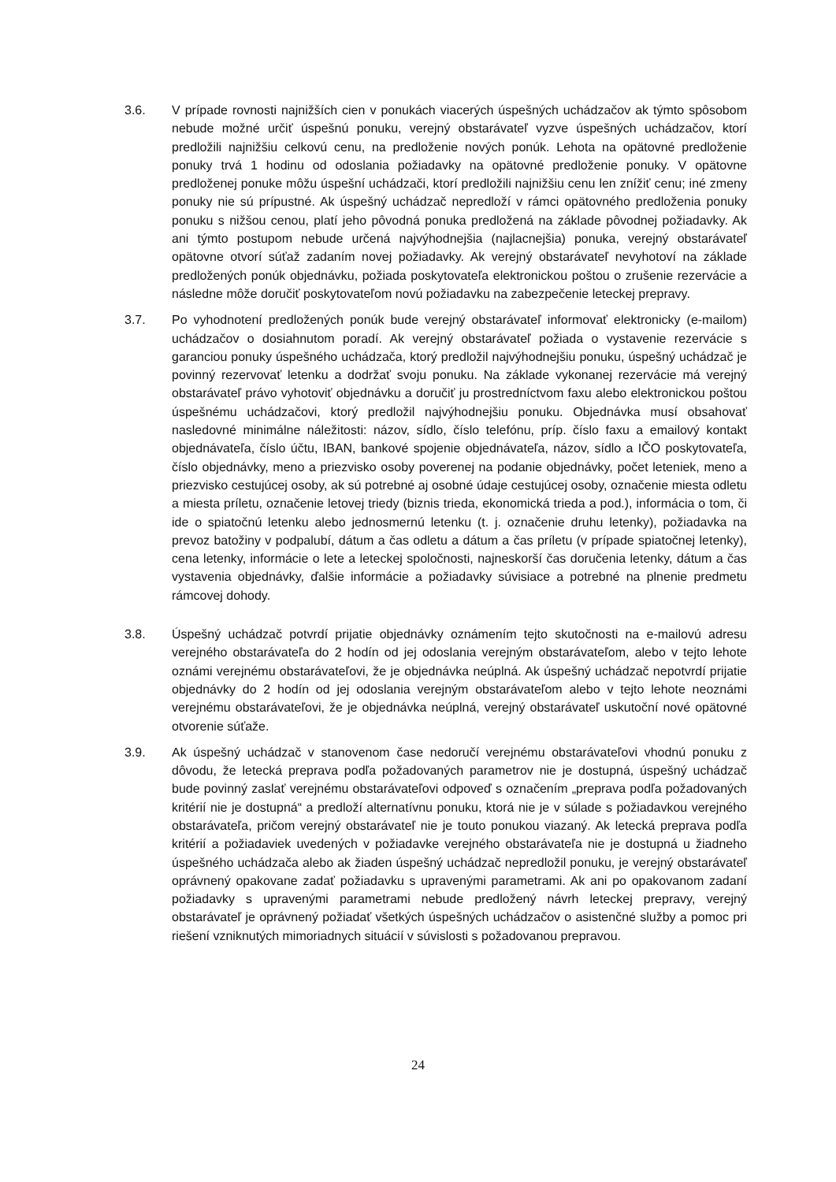3.6. V prípade rovnosti najnižších cien v ponukách viacerých úspešných uchádzačov ak týmto spôsobom nebude možné určiť úspešnú ponuku, verejný obstarávateľ vyzve úspešných uchádzačov, ktorí predložili najnižšiu celkovú cenu, na predloženie nových ponúk. Lehota na opätovné predloženie ponuky trvá 1 hodinu od odoslania požiadavky na opätovné predloženie ponuky. V opätovne predloženej ponuke môžu úspešní uchádzači, ktorí predložili najnižšiu cenu len znížiť cenu; iné zmeny ponuky nie sú prípustné. Ak úspešný uchádzač nepredloží v rámci opätovného predloženia ponuky ponuku s nižšou cenou, platí jeho pôvodná ponuka predložená na základe pôvodnej požiadavky. Ak ani týmto postupom nebude určená najvýhodnejšia (najlacnejšia) ponuka, verejný obstarávateľ opätovne otvorí súťaž zadaním novej požiadavky. Ak verejný obstarávateľ nevyhotoví na základe predložených ponúk objednávku, požiada poskytovateľa elektronickou poštou o zrušenie rezervácie a následne môže doručiť poskytovateľom novú požiadavku na zabezpečenie leteckej prepravy.
3.7. Po vyhodnotení predložených ponúk bude verejný obstarávateľ informovať elektronicky (e-mailom) uchádzačov o dosiahnutom poradí. Ak verejný obstarávateľ požiada o vystavenie rezervácie s garanciou ponuky úspešného uchádzača, ktorý predložil najvýhodnejšiu ponuku, úspešný uchádzač je povinný rezervovať letenku a dodržať svoju ponuku. Na základe vykonanej rezervácie má verejný obstarávateľ právo vyhotoviť objednávku a doručiť ju prostredníctvom faxu alebo elektronickou poštou úspešnému uchádzačovi, ktorý predložil najvýhodnejšiu ponuku. Objednávka musí obsahovať nasledovné minimálne náležitosti: názov, sídlo, číslo telefónu, príp. číslo faxu a emailový kontakt objednávateľa, číslo účtu, IBAN, bankové spojenie objednávateľa, názov, sídlo a IČO poskytovateľa, číslo objednávky, meno a priezvisko osoby poverenej na podanie objednávky, počet leteniek, meno a priezvisko cestujúcej osoby, ak sú potrebné aj osobné údaje cestujúcej osoby, označenie miesta odletu a miesta príletu, označenie letovej triedy (biznis trieda, ekonomická trieda a pod.), informácia o tom, či ide o spiatočnú letenku alebo jednosmernú letenku (t. j. označenie druhu letenky), požiadavka na prevoz batožiny v podpalubí, dátum a čas odletu a dátum a čas príletu (v prípade spiatočnej letenky), cena letenky, informácie o lete a leteckej spoločnosti, najneskorší čas doručenia letenky, dátum a čas vystavenia objednávky, ďalšie informácie a požiadavky súvisiace a potrebné na plnenie predmetu rámcovej dohody.
3.8. Úspešný uchádzač potvrdí prijatie objednávky oznámením tejto skutočnosti na e-mailovú adresu verejného obstarávateľa do 2 hodín od jej odoslania verejným obstarávateľom, alebo v tejto lehote oznámi verejnému obstarávateľovi, že je objednávka neúplná. Ak úspešný uchádzač nepotvrdí prijatie objednávky do 2 hodín od jej odoslania verejným obstarávateľom alebo v tejto lehote neoznámi verejnému obstarávateľovi, že je objednávka neúplná, verejný obstarávateľ uskutoční nové opätovné otvorenie súťaže.
3.9. Ak úspešný uchádzač v stanovenom čase nedoručí verejnému obstarávateľovi vhodnú ponuku z dôvodu, že letecká preprava podľa požadovaných parametrov nie je dostupná, úspešný uchádzač bude povinný zaslať verejnému obstarávateľovi odpoveď s označením „preprava podľa požadovaných kritérií nie je dostupná“ a predloží alternatívnu ponuku, ktorá nie je v súlade s požiadavkou verejného obstarávateľa, pričom verejný obstarávateľ nie je touto ponukou viazaný. Ak letecká preprava podľa kritérií a požiadaviek uvedených v požiadavke verejného obstarávateľa nie je dostupná u žiadneho úspešného uchádzača alebo ak žiaden úspešný uchádzač nepredložil ponuku, je verejný obstarávateľ oprávnený opakovane zadať požiadavku s upravenými parametrami. Ak ani po opakovanom zadaní požiadavky s upravenými parametrami nebude predložený návrh leteckej prepravy, verejný obstarávateľ je oprávnený požiadať všetkých úspešných uchádzačov o asistenčné služby a pomoc pri riešení vzniknutých mimoriadnych situácií v súvislosti s požadovanou prepravou.
24